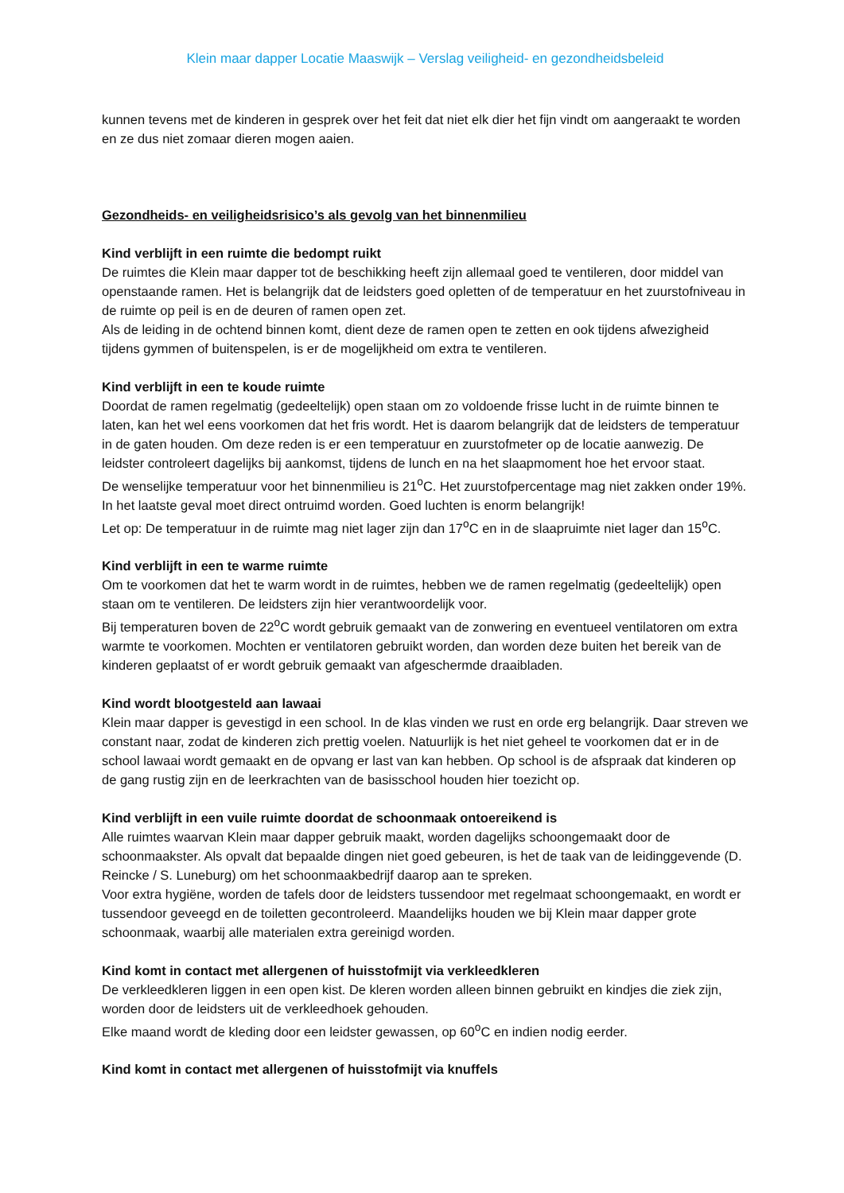Klein maar dapper Locatie Maaswijk – Verslag veiligheid- en gezondheidsbeleid
kunnen tevens met de kinderen in gesprek over het feit dat niet elk dier het fijn vindt om aangeraakt te worden en ze dus niet zomaar dieren mogen aaien.
Gezondheids- en veiligheidsrisico’s als gevolg van het binnenmilieu
Kind verblijft in een ruimte die bedompt ruikt
De ruimtes die Klein maar dapper tot de beschikking heeft zijn allemaal goed te ventileren, door middel van openstaande ramen. Het is belangrijk dat de leidsters goed opletten of de temperatuur en het zuurstofniveau in de ruimte op peil is en de deuren of ramen open zet.
Als de leiding in de ochtend binnen komt, dient deze de ramen open te zetten en ook tijdens afwezigheid tijdens gymmen of buitenspelen, is er de mogelijkheid om extra te ventileren.
Kind verblijft in een te koude ruimte
Doordat de ramen regelmatig (gedeeltelijk) open staan om zo voldoende frisse lucht in de ruimte binnen te laten, kan het wel eens voorkomen dat het fris wordt. Het is daarom belangrijk dat de leidsters de temperatuur in de gaten houden. Om deze reden is er een temperatuur en zuurstofmeter op de locatie aanwezig. De leidster controleert dagelijks bij aankomst, tijdens de lunch en na het slaapmoment hoe het ervoor staat.
De wenselijke temperatuur voor het binnenmilieu is 21<sup>o</sup>C. Het zuurstofpercentage mag niet zakken onder 19%. In het laatste geval moet direct ontruimd worden. Goed luchten is enorm belangrijk!
Let op: De temperatuur in de ruimte mag niet lager zijn dan 17<sup>o</sup>C en in de slaapruimte niet lager dan 15<sup>o</sup>C.
Kind verblijft in een te warme ruimte
Om te voorkomen dat het te warm wordt in de ruimtes, hebben we de ramen regelmatig (gedeeltelijk) open staan om te ventileren. De leidsters zijn hier verantwoordelijk voor.
Bij temperaturen boven de 22<sup>o</sup>C wordt gebruik gemaakt van de zonwering en eventueel ventilatoren om extra warmte te voorkomen. Mochten er ventilatoren gebruikt worden, dan worden deze buiten het bereik van de kinderen geplaatst of er wordt gebruik gemaakt van afgeschermde draaibladen.
Kind wordt blootgesteld aan lawaai
Klein maar dapper is gevestigd in een school. In de klas vinden we rust en orde erg belangrijk. Daar streven we constant naar, zodat de kinderen zich prettig voelen. Natuurlijk is het niet geheel te voorkomen dat er in de school lawaai wordt gemaakt en de opvang er last van kan hebben. Op school is de afspraak dat kinderen op de gang rustig zijn en de leerkrachten van de basisschool houden hier toezicht op.
Kind verblijft in een vuile ruimte doordat de schoonmaak ontoereikend is
Alle ruimtes waarvan Klein maar dapper gebruik maakt, worden dagelijks schoongemaakt door de schoonmaakster. Als opvalt dat bepaalde dingen niet goed gebeuren, is het de taak van de leidinggevende (D. Reincke / S. Luneburg) om het schoonmaakbedrijf daarop aan te spreken.
Voor extra hygiëne, worden de tafels door de leidsters tussendoor met regelmaat schoongemaakt, en wordt er tussendoor geveegd en de toiletten gecontroleerd. Maandelijks houden we bij Klein maar dapper grote schoonmaak, waarbij alle materialen extra gereinigd worden.
Kind komt in contact met allergenen of huisstofmijt via verkleedkleren
De verkleedkleren liggen in een open kist. De kleren worden alleen binnen gebruikt en kindjes die ziek zijn, worden door de leidsters uit de verkleedhoek gehouden.
Elke maand wordt de kleding door een leidster gewassen, op 60<sup>o</sup>C en indien nodig eerder.
Kind komt in contact met allergenen of huisstofmijt via knuffels